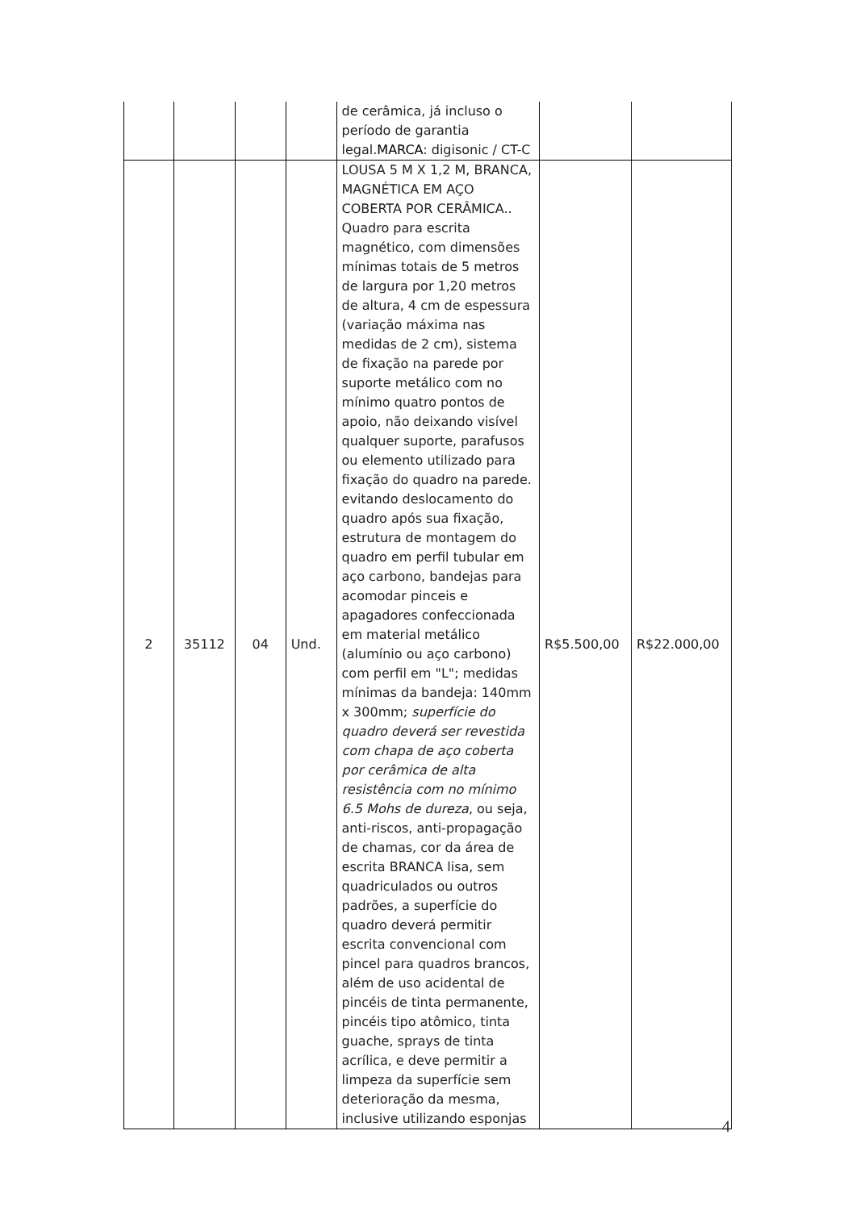| | | | | de cerâmica, já incluso o período de garantia legal. MARCA : digisonic / CT-C | | |
| 2 | 35112 | 04 | Und. | LOUSA 5 M X 1,2 M, BRANCA, MAGNÉTICA EM AÇO COBERTA POR CERÂMICA.. Quadro para escrita magnético, com dimensões mínimas totais de 5 metros de largura por 1,20 metros de altura, 4 cm de espessura (variação máxima nas medidas de 2 cm), sistema de fixação na parede por suporte metálico com no mínimo quatro pontos de apoio, não deixando visível qualquer suporte, parafusos ou elemento utilizado para fixação do quadro na parede. evitando deslocamento do quadro após sua fixação, estrutura de montagem do quadro em perfil tubular em aço carbono, bandejas para acomodar pinceis e apagadores confeccionada em material metálico (alumínio ou aço carbono) com perfil em "L"; medidas mínimas da bandeja: 140mm x 300mm; superfície do quadro deverá ser revestida com chapa de aço coberta por cerâmica de alta resistência com no mínimo 6.5 Mohs de dureza , ou seja, anti-riscos, anti-propagação de chamas, cor da área de escrita BRANCA lisa, sem quadriculados ou outros padrões, a superfície do quadro deverá permitir escrita convencional com pincel para quadros brancos, além de uso acidental de pincéis de tinta permanente, pincéis tipo atômico, tinta guache, sprays de tinta acrílica, e deve permitir a limpeza da superfície sem deterioração da mesma, inclusive utilizando esponjas | R$5.500,00 | R$22.000,00 |
4